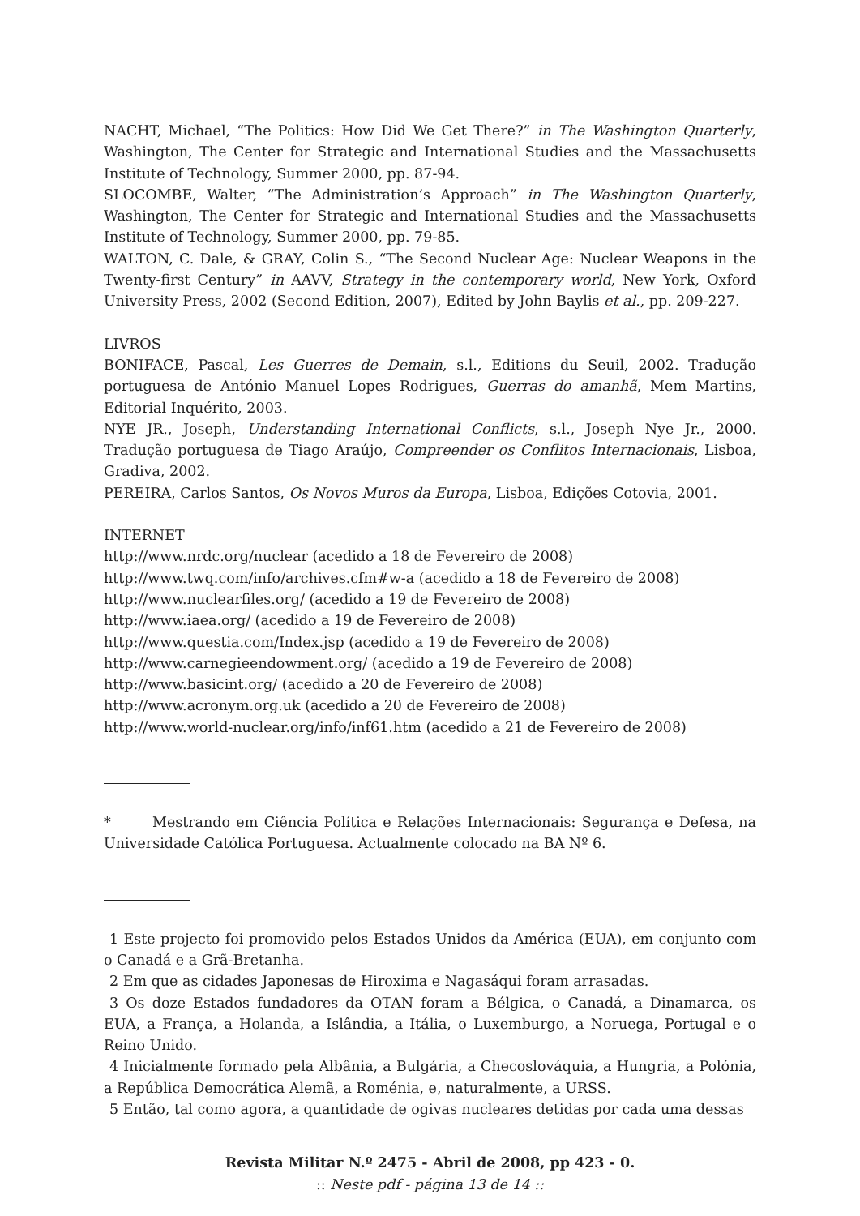NACHT, Michael, “The Politics: How Did We Get There?” in The Washington Quarterly, Washington, The Center for Strategic and International Studies and the Massachusetts Institute of Technology, Summer 2000, pp. 87-94.
SLOCOMBE, Walter, “The Administration’s Approach” in The Washington Quarterly, Washington, The Center for Strategic and International Studies and the Massachusetts Institute of Technology, Summer 2000, pp. 79-85.
WALTON, C. Dale, & GRAY, Colin S., “The Second Nuclear Age: Nuclear Weapons in the Twenty-first Century” in AAVV, Strategy in the contemporary world, New York, Oxford University Press, 2002 (Second Edition, 2007), Edited by John Baylis et al., pp. 209-227.
LIVROS
BONIFACE, Pascal, Les Guerres de Demain, s.l., Editions du Seuil, 2002. Tradução portuguesa de António Manuel Lopes Rodrigues, Guerras do amanhã, Mem Martins, Editorial Inquérito, 2003.
NYE JR., Joseph, Understanding International Conflicts, s.l., Joseph Nye Jr., 2000. Tradução portuguesa de Tiago Araújo, Compreender os Conflitos Internacionais, Lisboa, Gradiva, 2002.
PEREIRA, Carlos Santos, Os Novos Muros da Europa, Lisboa, Edições Cotovia, 2001.
INTERNET
http://www.nrdc.org/nuclear (acedido a 18 de Fevereiro de 2008)
http://www.twq.com/info/archives.cfm#w-a (acedido a 18 de Fevereiro de 2008)
http://www.nuclearfiles.org/ (acedido a 19 de Fevereiro de 2008)
http://www.iaea.org/ (acedido a 19 de Fevereiro de 2008)
http://www.questia.com/Index.jsp (acedido a 19 de Fevereiro de 2008)
http://www.carnegieendowment.org/ (acedido a 19 de Fevereiro de 2008)
http://www.basicint.org/ (acedido a 20 de Fevereiro de 2008)
http://www.acronym.org.uk (acedido a 20 de Fevereiro de 2008)
http://www.world-nuclear.org/info/inf61.htm (acedido a 21 de Fevereiro de 2008)
* Mestrando em Ciência Política e Relações Internacionais: Segurança e Defesa, na Universidade Católica Portuguesa. Actualmente colocado na BA Nº 6.
1 Este projecto foi promovido pelos Estados Unidos da América (EUA), em conjunto com o Canadá e a Grã-Bretanha.
2 Em que as cidades Japonesas de Hiroxima e Nagasáqui foram arrasadas.
3 Os doze Estados fundadores da OTAN foram a Bélgica, o Canadá, a Dinamarca, os EUA, a França, a Holanda, a Islândia, a Itália, o Luxemburgo, a Noruega, Portugal e o Reino Unido.
4 Inicialmente formado pela Albânia, a Bulgária, a Checoslováquia, a Hungria, a Polónia, a República Democrática Alemã, a Roménia, e, naturalmente, a URSS.
5 Então, tal como agora, a quantidade de ogivas nucleares detidas por cada uma dessas
Revista Militar N.º 2475 - Abril de 2008, pp 423 - 0.
:: Neste pdf - página 13 de 14 ::